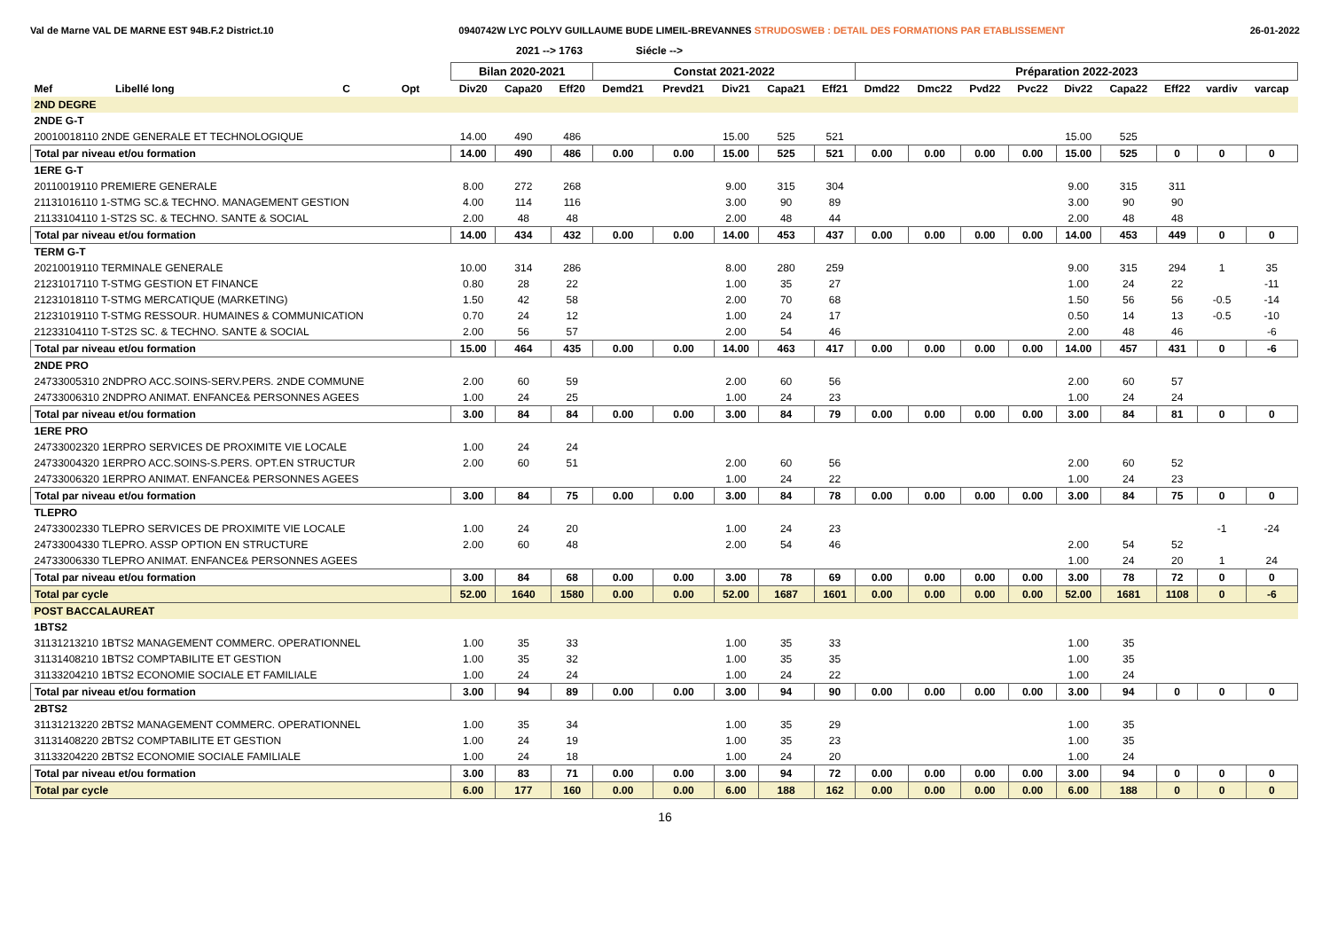Val de Marne VAL DE MARNE EST 94B.F.2 District.10 0940742W LYC POLYV GUILLAUME BUDE LIMEIL-BREVANNES STRUDOSWEB : DETAIL DES FORMATIONS PAR ETABLISSEMENT 26-01-2022
2021 --> 1763 Siécle -->
| | | | | Bilan 2020-2021 | | | Constat 2021-2022 | | | | | Préparation 2022-2023 | | | | | | | | |
| --- | --- | --- | --- | --- | --- | --- | --- | --- | --- | --- | --- | --- | --- | --- | --- | --- | --- | --- | --- | --- |
| Mef | Libellé long | C | Opt | Div20 | Capa20 | Eff20 | Demd21 | Prevd21 | Div21 | Capa21 | Eff21 | Dmd22 | Dmc22 | Pvd22 | Pvc22 | Div22 | Capa22 | Eff22 | vardiv | varcap |
| 2ND DEGRE | | | | | | | | | | | | | | | | | | | | |
| 2NDE G-T | | | | | | | | | | | | | | | | | | | | |
| 20010018110 2NDE GENERALE ET TECHNOLOGIQUE | | | | 14.00 | 490 | 486 | | | 15.00 | 525 | 521 | | | | | 15.00 | 525 | | | |
| Total par niveau et/ou formation | | | | 14.00 | 490 | 486 | 0.00 | 0.00 | 15.00 | 525 | 521 | 0.00 | 0.00 | 0.00 | 0.00 | 15.00 | 525 | 0 | 0 | 0 |
| 1ERE G-T | | | | | | | | | | | | | | | | | | | | |
| 20110019110 PREMIERE GENERALE | | | | 8.00 | 272 | 268 | | | 9.00 | 315 | 304 | | | | | 9.00 | 315 | 311 | | |
| 21131016110 1-STMG SC.& TECHNO. MANAGEMENT GESTION | | | | 4.00 | 114 | 116 | | | 3.00 | 90 | 89 | | | | | 3.00 | 90 | 90 | | |
| 21133104110 1-ST2S SC. & TECHNO. SANTE & SOCIAL | | | | 2.00 | 48 | 48 | | | 2.00 | 48 | 44 | | | | | 2.00 | 48 | 48 | | |
| Total par niveau et/ou formation | | | | 14.00 | 434 | 432 | 0.00 | 0.00 | 14.00 | 453 | 437 | 0.00 | 0.00 | 0.00 | 0.00 | 14.00 | 453 | 449 | 0 | 0 |
| TERM G-T | | | | | | | | | | | | | | | | | | | | |
| 20210019110 TERMINALE GENERALE | | | | 10.00 | 314 | 286 | | | 8.00 | 280 | 259 | | | | | 9.00 | 315 | 294 | 1 | 35 |
| 21231017110 T-STMG GESTION ET FINANCE | | | | 0.80 | 28 | 22 | | | 1.00 | 35 | 27 | | | | | 1.00 | 24 | 22 | | -11 |
| 21231018110 T-STMG MERCATIQUE (MARKETING) | | | | 1.50 | 42 | 58 | | | 2.00 | 70 | 68 | | | | | 1.50 | 56 | 56 | -0.5 | -14 |
| 21231019110 T-STMG RESSOUR. HUMAINES & COMMUNICATION | | | | 0.70 | 24 | 12 | | | 1.00 | 24 | 17 | | | | | 0.50 | 14 | 13 | -0.5 | -10 |
| 21233104110 T-ST2S SC. & TECHNO. SANTE & SOCIAL | | | | 2.00 | 56 | 57 | | | 2.00 | 54 | 46 | | | | | 2.00 | 48 | 46 | | -6 |
| Total par niveau et/ou formation | | | | 15.00 | 464 | 435 | 0.00 | 0.00 | 14.00 | 463 | 417 | 0.00 | 0.00 | 0.00 | 0.00 | 14.00 | 457 | 431 | 0 | -6 |
| 2NDE PRO | | | | | | | | | | | | | | | | | | | | |
| 24733005310 2NDPRO ACC.SOINS-SERV.PERS. 2NDE COMMUNE | | | | 2.00 | 60 | 59 | | | 2.00 | 60 | 56 | | | | | 2.00 | 60 | 57 | | |
| 24733006310 2NDPRO ANIMAT. ENFANCE& PERSONNES AGEES | | | | 1.00 | 24 | 25 | | | 1.00 | 24 | 23 | | | | | 1.00 | 24 | 24 | | |
| Total par niveau et/ou formation | | | | 3.00 | 84 | 84 | 0.00 | 0.00 | 3.00 | 84 | 79 | 0.00 | 0.00 | 0.00 | 0.00 | 3.00 | 84 | 81 | 0 | 0 |
| 1ERE PRO | | | | | | | | | | | | | | | | | | | | |
| 24733002320 1ERPRO SERVICES DE PROXIMITE VIE LOCALE | | | | 1.00 | 24 | 24 | | | | | | | | | | | | | | |
| 24733004320 1ERPRO ACC.SOINS-S.PERS. OPT.EN STRUCTUR | | | | 2.00 | 60 | 51 | | | 2.00 | 60 | 56 | | | | | 2.00 | 60 | 52 | | |
| 24733006320 1ERPRO ANIMAT. ENFANCE& PERSONNES AGEES | | | | | | | | | 1.00 | 24 | 22 | | | | | 1.00 | 24 | 23 | | |
| Total par niveau et/ou formation | | | | 3.00 | 84 | 75 | 0.00 | 0.00 | 3.00 | 84 | 78 | 0.00 | 0.00 | 0.00 | 0.00 | 3.00 | 84 | 75 | 0 | 0 |
| TLEPRO | | | | | | | | | | | | | | | | | | | | |
| 24733002330 TLEPRO SERVICES DE PROXIMITE VIE LOCALE | | | | 1.00 | 24 | 20 | | | 1.00 | 24 | 23 | | | | | | | | -1 | -24 |
| 24733004330 TLEPRO. ASSP OPTION EN STRUCTURE | | | | 2.00 | 60 | 48 | | | 2.00 | 54 | 46 | | | | | 2.00 | 54 | 52 | | |
| 24733006330 TLEPRO ANIMAT. ENFANCE& PERSONNES AGEES | | | | | | | | | | | | | | | | 1.00 | 24 | 20 | 1 | 24 |
| Total par niveau et/ou formation | | | | 3.00 | 84 | 68 | 0.00 | 0.00 | 3.00 | 78 | 69 | 0.00 | 0.00 | 0.00 | 0.00 | 3.00 | 78 | 72 | 0 | 0 |
| Total par cycle | | | | 52.00 | 1640 | 1580 | 0.00 | 0.00 | 52.00 | 1687 | 1601 | 0.00 | 0.00 | 0.00 | 0.00 | 52.00 | 1681 | 1108 | 0 | -6 |
| POST BACCALAUREAT | | | | | | | | | | | | | | | | | | | | |
| 1BTS2 | | | | | | | | | | | | | | | | | | | | |
| 31131213210 1BTS2 MANAGEMENT COMMERC. OPERATIONNEL | | | | 1.00 | 35 | 33 | | | 1.00 | 35 | 33 | | | | | 1.00 | 35 | | | |
| 31131408210 1BTS2 COMPTABILITE ET GESTION | | | | 1.00 | 35 | 32 | | | 1.00 | 35 | 35 | | | | | 1.00 | 35 | | | |
| 31133204210 1BTS2 ECONOMIE SOCIALE ET FAMILIALE | | | | 1.00 | 24 | 24 | | | 1.00 | 24 | 22 | | | | | 1.00 | 24 | | | |
| Total par niveau et/ou formation | | | | 3.00 | 94 | 89 | 0.00 | 0.00 | 3.00 | 94 | 90 | 0.00 | 0.00 | 0.00 | 0.00 | 3.00 | 94 | 0 | 0 | 0 |
| 2BTS2 | | | | | | | | | | | | | | | | | | | | |
| 31131213220 2BTS2 MANAGEMENT COMMERC. OPERATIONNEL | | | | 1.00 | 35 | 34 | | | 1.00 | 35 | 29 | | | | | 1.00 | 35 | | | |
| 31131408220 2BTS2 COMPTABILITE ET GESTION | | | | 1.00 | 24 | 19 | | | 1.00 | 35 | 23 | | | | | 1.00 | 35 | | | |
| 31133204220 2BTS2 ECONOMIE SOCIALE FAMILIALE | | | | 1.00 | 24 | 18 | | | 1.00 | 24 | 20 | | | | | 1.00 | 24 | | | |
| Total par niveau et/ou formation | | | | 3.00 | 83 | 71 | 0.00 | 0.00 | 3.00 | 94 | 72 | 0.00 | 0.00 | 0.00 | 0.00 | 3.00 | 94 | 0 | 0 | 0 |
| Total par cycle | | | | 6.00 | 177 | 160 | 0.00 | 0.00 | 6.00 | 188 | 162 | 0.00 | 0.00 | 0.00 | 0.00 | 6.00 | 188 | 0 | 0 | 0 |
16